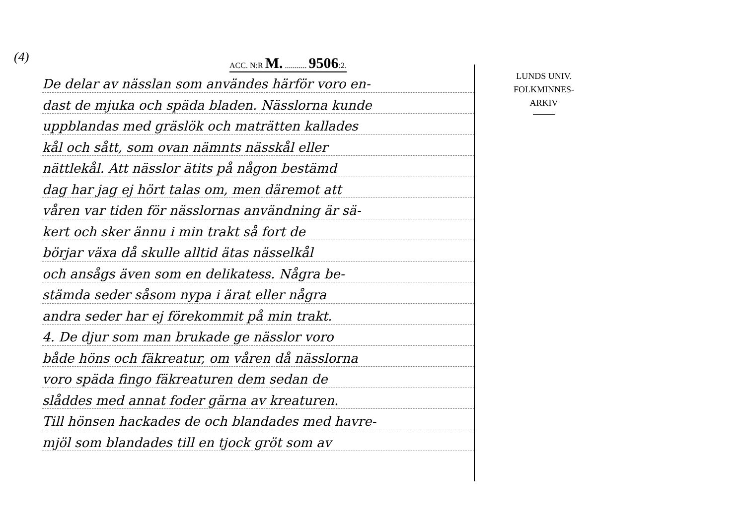(4)
ACC. N:R M. ........... 9506:2.
De delar av nässlan som användes härför voro en-
dast de mjuka och späda bladen. Nässlorna kunde
uppblandas med gräslök och maträtten kallades
kål och sått, som ovan nämnts nässkål eller
nättlekål. Att nässlor ätits på någon bestämd
dag har jag ej hört talas om, men däremot att
våren var tiden för nässlornas användning är sä-
kert och sker ännu i min trakt så fort de
börjar växa då skulle alltid ätas nässelkål
och ansågs även som en delikatess. Några be-
stämda seder såsom nypa i ärat eller några
andra seder har ej förekommit på min trakt.
4. De djur som man brukade ge nässlor voro
både höns och fäkreatur, om våren då nässlorna
voro späda fingo fäkreaturen dem sedan de
slåddes med annat foder gärna av kreaturen.
Till hönsen hackades de och blandades med havre-
mjöl som blandades till en tjock gröt som av
LUNDS UNIV.
FOLKMINNES-
ARKIV